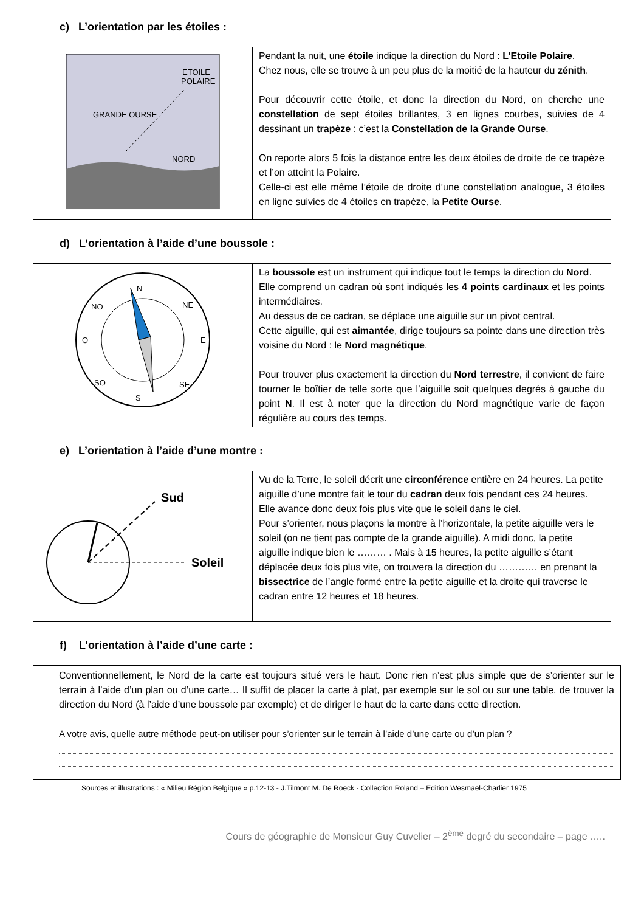c) L’orientation par les étoiles :
| ETOILE POLAIRE GRANDE OURSE NORD | Pendant la nuit, une étoile indique la direction du Nord : L’Etoile Polaire . Chez nous, elle se trouve à un peu plus de la moitié de la hauteur du zénith . Pour découvrir cette étoile, et donc la direction du Nord, on cherche une constellation de sept étoiles brillantes, 3 en lignes courbes, suivies de 4 dessinant un trapèze : c’est la Constellation de la Grande Ourse . On reporte alors 5 fois la distance entre les deux étoiles de droite de ce trapèze et l’on atteint la Polaire. Celle-ci est elle même l’étoile de droite d’une constellation analogue, 3 étoiles en ligne suivies de 4 étoiles en trapèze, la Petite Ourse . |
d) L’orientation à l’aide d’une boussole :
| N NO NE O E SO SE S | La boussole est un instrument qui indique tout le temps la direction du Nord . Elle comprend un cadran où sont indiqués les 4 points cardinaux et les points intermédiaires. Au dessus de ce cadran, se déplace une aiguille sur un pivot central. Cette aiguille, qui est aimantée , dirige toujours sa pointe dans une direction très voisine du Nord : le Nord magnétique . Pour trouver plus exactement la direction du Nord terrestre , il convient de faire tourner le boîtier de telle sorte que l’aiguille soit quelques degrés à gauche du point N . Il est à noter que la direction du Nord magnétique varie de façon régulière au cours des temps. |
e) L’orientation à l’aide d’une montre :
| Sud Soleil | Vu de la Terre, le soleil décrit une circonférence entière en 24 heures. La petite aiguille d’une montre fait le tour du cadran deux fois pendant ces 24 heures. Elle avance donc deux fois plus vite que le soleil dans le ciel. Pour s’orienter, nous plaçons la montre à l’horizontale, la petite aiguille vers le soleil (on ne tient pas compte de la grande aiguille). A midi donc, la petite aiguille indique bien le ……… . Mais à 15 heures, la petite aiguille s’étant déplacée deux fois plus vite, on trouvera la direction du ………… en prenant la bissectrice de l’angle formé entre la petite aiguille et la droite qui traverse le cadran entre 12 heures et 18 heures. |
f) L’orientation à l’aide d’une carte :
Conventionnellement, le Nord de la carte est toujours situé vers le haut. Donc rien n’est plus simple que de s’orienter sur le terrain à l’aide d’un plan ou d’une carte… Il suffit de placer la carte à plat, par exemple sur le sol ou sur une table, de trouver la direction du Nord (à l’aide d’une boussole par exemple) et de diriger le haut de la carte dans cette direction.
A votre avis, quelle autre méthode peut-on utiliser pour s’orienter sur le terrain à l’aide d’une carte ou d’un plan ?
Sources et illustrations : « Milieu Région Belgique » p.12-13 - J.Tilmont M. De Roeck - Collection Roland – Edition Wesmael-Charlier 1975
Cours de géographie de Monsieur Guy Cuvelier – 2<sup>ème</sup> degré du secondaire – page …..